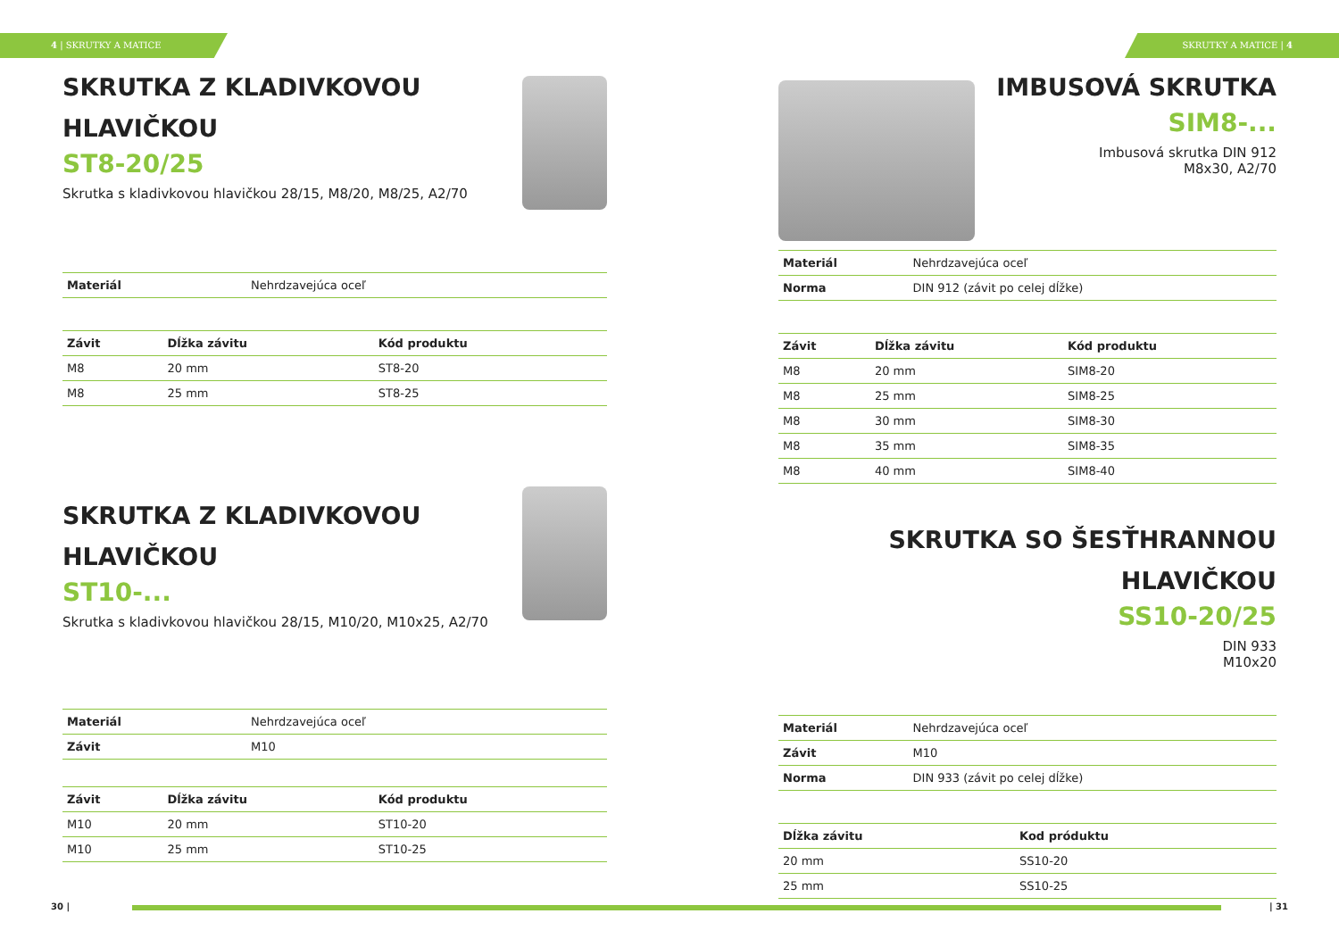4 | SKRUTKY A MATICE
SKRUTKA Z KLADIVKOVOU
HLAVIČKOU
ST8-20/25
Skrutka s kladivkovou hlavičkou 28/15, M8/20, M8/25, A2/70
| Materiál | Nehrdzavejúca oceľ |
| Závit | Dĺžka závitu | Kód produktu |
| --- | --- | --- |
| M8 | 20 mm | ST8-20 |
| M8 | 25 mm | ST8-25 |
SKRUTKA Z KLADIVKOVOU
HLAVIČKOU
ST10-...
Skrutka s kladivkovou hlavičkou 28/15, M10/20, M10x25, A2/70
| Materiál | Nehrdzavejúca oceľ |
| Závit | M10 |
| Závit | Dĺžka závitu | Kód produktu |
| --- | --- | --- |
| M10 | 20 mm | ST10-20 |
| M10 | 25 mm | ST10-25 |
30 |
SKRUTKY A MATICE | 4
IMBUSOVÁ SKRUTKA
SIM8-...
Imbusová skrutka DIN 912
M8x30, A2/70
| Materiál | Nehrdzavejúca oceľ |
| Norma | DIN 912 (závit po celej dĺžke) |
| Závit | Dĺžka závitu | Kód produktu |
| --- | --- | --- |
| M8 | 20 mm | SIM8-20 |
| M8 | 25 mm | SIM8-25 |
| M8 | 30 mm | SIM8-30 |
| M8 | 35 mm | SIM8-35 |
| M8 | 40 mm | SIM8-40 |
SKRUTKA SO ŠESŤHRANNOU HLAVIČKOU
SS10-20/25
DIN 933
M10x20
| Materiál | Nehrdzavejúca oceľ |
| Závit | M10 |
| Norma | DIN 933 (závit po celej dĺžke) |
| Dĺžka závitu | Kod próduktu |
| --- | --- |
| 20 mm | SS10-20 |
| 25 mm | SS10-25 |
| 31